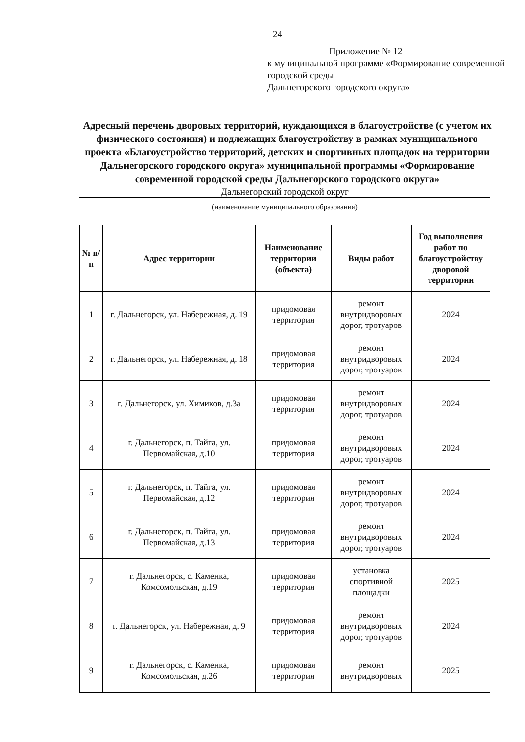24
Приложение № 12
к муниципальной программе «Формирование современной городской среды
Дальнегорского городского округа»
Адресный перечень дворовых территорий, нуждающихся в благоустройстве (с учетом их физического состояния) и подлежащих благоустройству в рамках муниципального проекта «Благоустройство территорий, детских и спортивных площадок на территории Дальнегорского городского округа» муниципальной программы «Формирование современной городской среды Дальнегорского городского округа»
Дальнегорский городской округ
(наименование муниципального образования)
| № п/п | Адрес территории | Наименование территории (объекта) | Виды работ | Год выполнения работ по благоустройству дворовой территории |
| --- | --- | --- | --- | --- |
| 1 | г. Дальнегорск, ул. Набережная, д. 19 | придомовая территория | ремонт внутридворовых дорог, тротуаров | 2024 |
| 2 | г. Дальнегорск, ул. Набережная, д. 18 | придомовая территория | ремонт внутридворовых дорог, тротуаров | 2024 |
| 3 | г. Дальнегорск, ул. Химиков, д.3а | придомовая территория | ремонт внутридворовых дорог, тротуаров | 2024 |
| 4 | г. Дальнегорск, п. Тайга, ул. Первомайская, д.10 | придомовая территория | ремонт внутридворовых дорог, тротуаров | 2024 |
| 5 | г. Дальнегорск, п. Тайга, ул. Первомайская, д.12 | придомовая территория | ремонт внутридворовых дорог, тротуаров | 2024 |
| 6 | г. Дальнегорск, п. Тайга, ул. Первомайская, д.13 | придомовая территория | ремонт внутридворовых дорог, тротуаров | 2024 |
| 7 | г. Дальнегорск, с. Каменка, Комсомольская, д.19 | придомовая территория | установка спортивной площадки | 2025 |
| 8 | г. Дальнегорск, ул. Набережная, д. 9 | придомовая территория | ремонт внутридворовых дорог, тротуаров | 2024 |
| 9 | г. Дальнегорск, с. Каменка, Комсомольская, д.26 | придомовая территория | ремонт внутридворовых | 2025 |